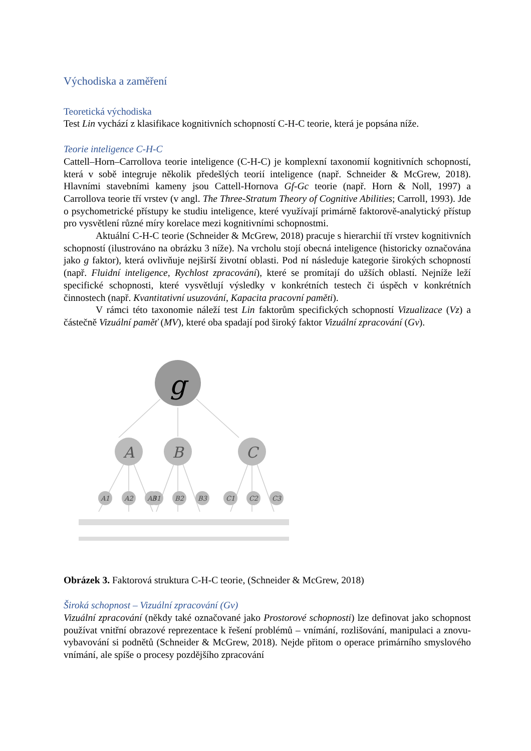Východiska a zaměření
Teoretická východiska
Test Lin vychází z klasifikace kognitivních schopností C-H-C teorie, která je popsána níže.
Teorie inteligence C-H-C
Cattell–Horn–Carrollova teorie inteligence (C-H-C) je komplexní taxonomií kognitivních schopností, která v sobě integruje několik předešlých teorií inteligence (např. Schneider & McGrew, 2018). Hlavními stavebními kameny jsou Cattell-Hornova Gf-Gc teorie (např. Horn & Noll, 1997) a Carrollova teorie tří vrstev (v angl. The Three-Stratum Theory of Cognitive Abilities; Carroll, 1993). Jde o psychometrické přístupy ke studiu inteligence, které využívají primárně faktorově-analytický přístup pro vysvětlení různé míry korelace mezi kognitivními schopnostmi.
Aktuální C-H-C teorie (Schneider & McGrew, 2018) pracuje s hierarchií tří vrstev kognitivních schopností (ilustrováno na obrázku 3 níže). Na vrcholu stojí obecná inteligence (historicky označována jako g faktor), která ovlivňuje nejširší životní oblasti. Pod ní následuje kategorie širokých schopností (např. Fluidní inteligence, Rychlost zpracování), které se promítají do užších oblastí. Nejníže leží specifické schopnosti, které vysvětlují výsledky v konkrétních testech či úspěch v konkrétních činnostech (např. Kvantitativní usuzování, Kapacita pracovní paměti).
V rámci této taxonomie náleží test Lin faktorům specifických schopností Vizualizace (Vz) a částečně Vizuální paměť (MV), které oba spadají pod široký faktor Vizuální zpracování (Gv).
g
A
B
C
A1
A2
A3
B1
B2
B3
C1
C2
C3
Obrázek 3. Faktorová struktura C-H-C teorie, (Schneider & McGrew, 2018)
Široká schopnost – Vizuální zpracování (Gv)
Vizuální zpracování (někdy také označované jako Prostorové schopnosti) lze definovat jako schopnost používat vnitřní obrazové reprezentace k řešení problémů – vnímání, rozlišování, manipulaci a znovu-vybavování si podnětů (Schneider & McGrew, 2018). Nejde přitom o operace primárního smyslového vnímání, ale spíše o procesy pozdějšího zpracování